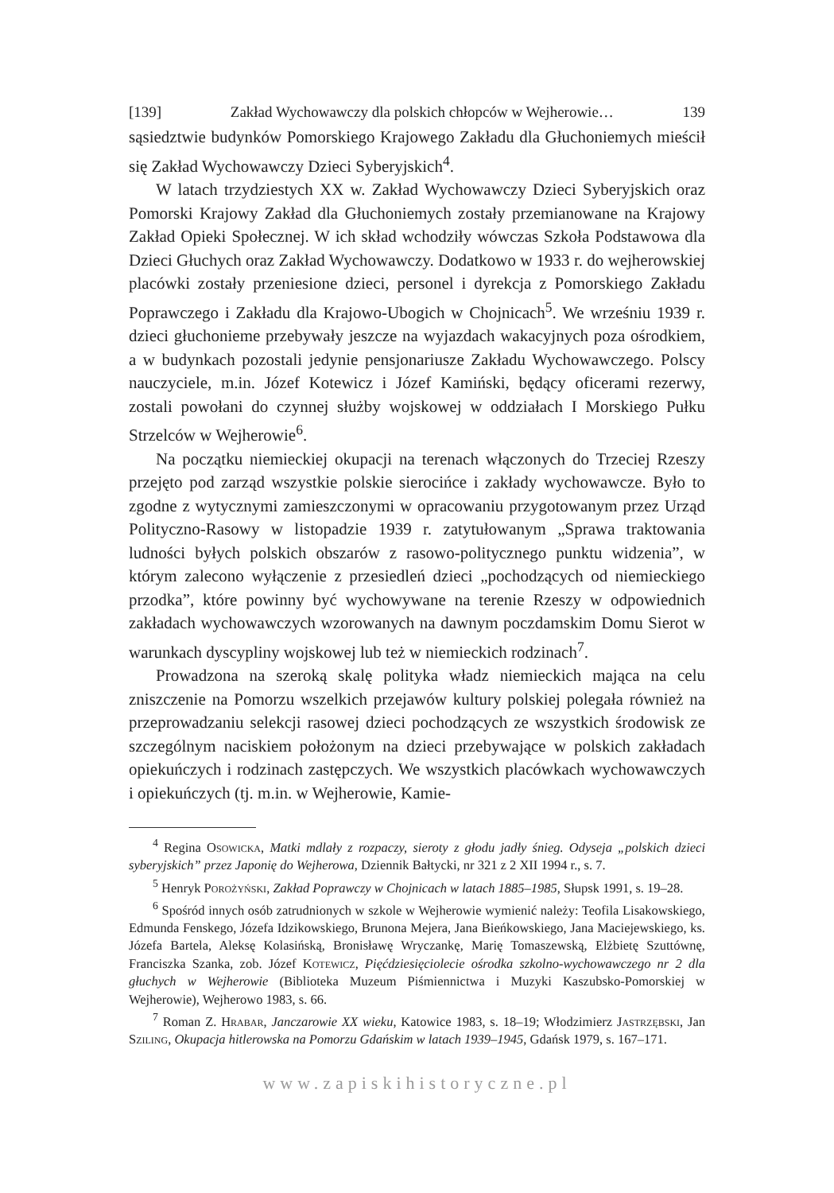[139] Zakład Wychowawczy dla polskich chłopców w Wejherowie… 139
sąsiedztwie budynków Pomorskiego Krajowego Zakładu dla Głuchoniemych mieścił się Zakład Wychowawczy Dzieci Syberyjskich<sup>4</sup>.
W latach trzydziestych XX w. Zakład Wychowawczy Dzieci Syberyjskich oraz Pomorski Krajowy Zakład dla Głuchoniemych zostały przemianowane na Krajowy Zakład Opieki Społecznej. W ich skład wchodziły wówczas Szkoła Podstawowa dla Dzieci Głuchych oraz Zakład Wychowawczy. Dodatkowo w 1933 r. do wejherowskiej placówki zostały przeniesione dzieci, personel i dyrekcja z Pomorskiego Zakładu Poprawczego i Zakładu dla Krajowo-Ubogich w Chojnicach<sup>5</sup>. We wrześniu 1939 r. dzieci głuchonieme przebywały jeszcze na wyjazdach wakacyjnych poza ośrodkiem, a w budynkach pozostali jedynie pensjonariusze Zakładu Wychowawczego. Polscy nauczyciele, m.in. Józef Kotewicz i Józef Kamiński, będący oficerami rezerwy, zostali powołani do czynnej służby wojskowej w oddziałach I Morskiego Pułku Strzelców w Wejherowie<sup>6</sup>.
Na początku niemieckiej okupacji na terenach włączonych do Trzeciej Rzeszy przejęto pod zarząd wszystkie polskie sierocińce i zakłady wychowawcze. Było to zgodne z wytycznymi zamieszczonymi w opracowaniu przygotowanym przez Urząd Polityczno-Rasowy w listopadzie 1939 r. zatytułowanym „Sprawa traktowania ludności byłych polskich obszarów z rasowo-politycznego punktu widzenia”, w którym zalecono wyłączenie z przesiedleń dzieci „pochodzących od niemieckiego przodka”, które powinny być wychowywane na terenie Rzeszy w odpowiednich zakładach wychowawczych wzorowanych na dawnym poczdamskim Domu Sierot w warunkach dyscypliny wojskowej lub też w niemieckich rodzinach<sup>7</sup>.
Prowadzona na szeroką skalę polityka władz niemieckich mająca na celu zniszczenie na Pomorzu wszelkich przejawów kultury polskiej polegała również na przeprowadzaniu selekcji rasowej dzieci pochodzących ze wszystkich środowisk ze szczególnym naciskiem położonym na dzieci przebywające w polskich zakładach opiekuńczych i rodzinach zastępczych. We wszystkich placówkach wychowawczych i opiekuńczych (tj. m.in. w Wejherowie, Kamie-
<sup>4</sup> Regina Osowicka, Matki mdlały z rozpaczy, sieroty z głodu jadły śnieg. Odyseja „polskich dzieci syberyjskich” przez Japonię do Wejherowa, Dziennik Bałtycki, nr 321 z 2 XII 1994 r., s. 7.
<sup>5</sup> Henryk Porożyński, Zakład Poprawczy w Chojnicach w latach 1885–1985, Słupsk 1991, s. 19–28.
<sup>6</sup> Spośród innych osób zatrudnionych w szkole w Wejherowie wymienić należy: Teofila Lisakowskiego, Edmunda Fenskego, Józefa Idzikowskiego, Brunona Mejera, Jana Bieńkowskiego, Jana Maciejewskiego, ks. Józefa Bartela, Aleksę Kolasińską, Bronisławę Wryczankę, Marię Tomaszewską, Elżbietę Szuttównę, Franciszka Szanka, zob. Józef Kotewicz, Pięćdziesięciolecie ośrodka szkolno-wychowawczego nr 2 dla głuchych w Wejherowie (Biblioteka Muzeum Piśmiennictwa i Muzyki Kaszubsko-Pomorskiej w Wejherowie), Wejherowo 1983, s. 66.
<sup>7</sup> Roman Z. Hrabar, Janczarowie XX wieku, Katowice 1983, s. 18–19; Włodzimierz Jastrzębski, Jan Sziling, Okupacja hitlerowska na Pomorzu Gdańskim w latach 1939–1945, Gdańsk 1979, s. 167–171.
www.zapiskihistoryczne.pl